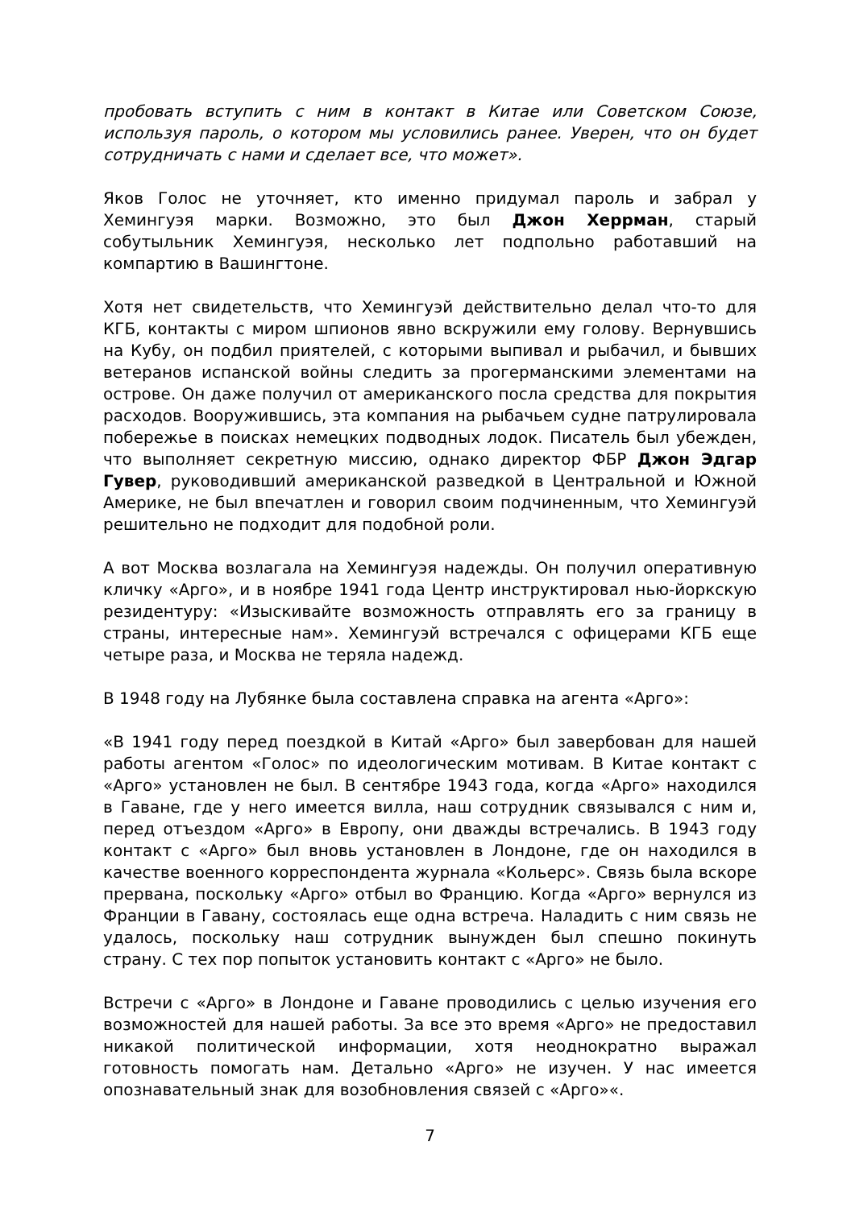пробовать вступить с ним в контакт в Китае или Советском Союзе, используя пароль, о котором мы условились ранее. Уверен, что он будет сотрудничать с нами и сделает все, что может».
Яков Голос не уточняет, кто именно придумал пароль и забрал у Хемингуэя марки. Возможно, это был Джон Херрман, старый собутыльник Хемингуэя, несколько лет подпольно работавший на компартию в Вашингтоне.
Хотя нет свидетельств, что Хемингуэй действительно делал что-то для КГБ, контакты с миром шпионов явно вскружили ему голову. Вернувшись на Кубу, он подбил приятелей, с которыми выпивал и рыбачил, и бывших ветеранов испанской войны следить за прогерманскими элементами на острове. Он даже получил от американского посла средства для покрытия расходов. Вооружившись, эта компания на рыбачьем судне патрулировала побережье в поисках немецких подводных лодок. Писатель был убежден, что выполняет секретную миссию, однако директор ФБР Джон Эдгар Гувер, руководивший американской разведкой в Центральной и Южной Америке, не был впечатлен и говорил своим подчиненным, что Хемингуэй решительно не подходит для подобной роли.
А вот Москва возлагала на Хемингуэя надежды. Он получил оперативную кличку «Арго», и в ноябре 1941 года Центр инструктировал нью-йоркскую резидентуру: «Изыскивайте возможность отправлять его за границу в страны, интересные нам». Хемингуэй встречался с офицерами КГБ еще четыре раза, и Москва не теряла надежд.
В 1948 году на Лубянке была составлена справка на агента «Арго»:
«В 1941 году перед поездкой в Китай «Арго» был завербован для нашей работы агентом «Голос» по идеологическим мотивам. В Китае контакт с «Арго» установлен не был. В сентябре 1943 года, когда «Арго» находился в Гаване, где у него имеется вилла, наш сотрудник связывался с ним и, перед отъездом «Арго» в Европу, они дважды встречались. В 1943 году контакт с «Арго» был вновь установлен в Лондоне, где он находился в качестве военного корреспондента журнала «Кольерс». Связь была вскоре прервана, поскольку «Арго» отбыл во Францию. Когда «Арго» вернулся из Франции в Гавану, состоялась еще одна встреча. Наладить с ним связь не удалось, поскольку наш сотрудник вынужден был спешно покинуть страну. С тех пор попыток установить контакт с «Арго» не было.
Встречи с «Арго» в Лондоне и Гаване проводились с целью изучения его возможностей для нашей работы. За все это время «Арго» не предоставил никакой политической информации, хотя неоднократно выражал готовность помогать нам. Детально «Арго» не изучен. У нас имеется опознавательный знак для возобновления связей с «Арго»«.
7